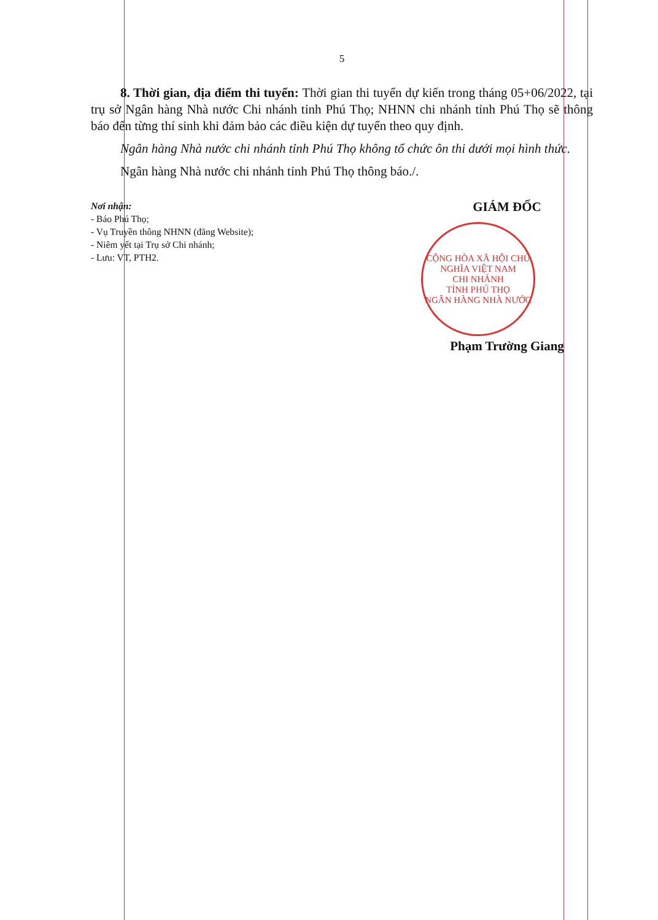5
8. Thời gian, địa điểm thi tuyển: Thời gian thi tuyển dự kiến trong tháng 05+06/2022, tại trụ sở Ngân hàng Nhà nước Chi nhánh tỉnh Phú Thọ; NHNN chi nhánh tỉnh Phú Thọ sẽ thông báo đến từng thí sinh khi đảm bảo các điều kiện dự tuyển theo quy định.
Ngân hàng Nhà nước chi nhánh tỉnh Phú Thọ không tổ chức ôn thi dưới mọi hình thức.
Ngân hàng Nhà nước chi nhánh tỉnh Phú Thọ thông báo./.
Nơi nhận:
- Báo Phú Thọ;
- Vụ Truyền thông NHNN (đăng Website);
- Niêm yết tại Trụ sở Chi nhánh;
- Lưu: VT, PTH2.
GIÁM ĐỐC
CỘNG HÒA XÃ HỘI CHỦ NGHĨA VIỆT NAM
CHI NHÁNH
TỈNH PHÚ THỌ
NGÂN HÀNG NHÀ NƯỚC
Phạm Trường Giang